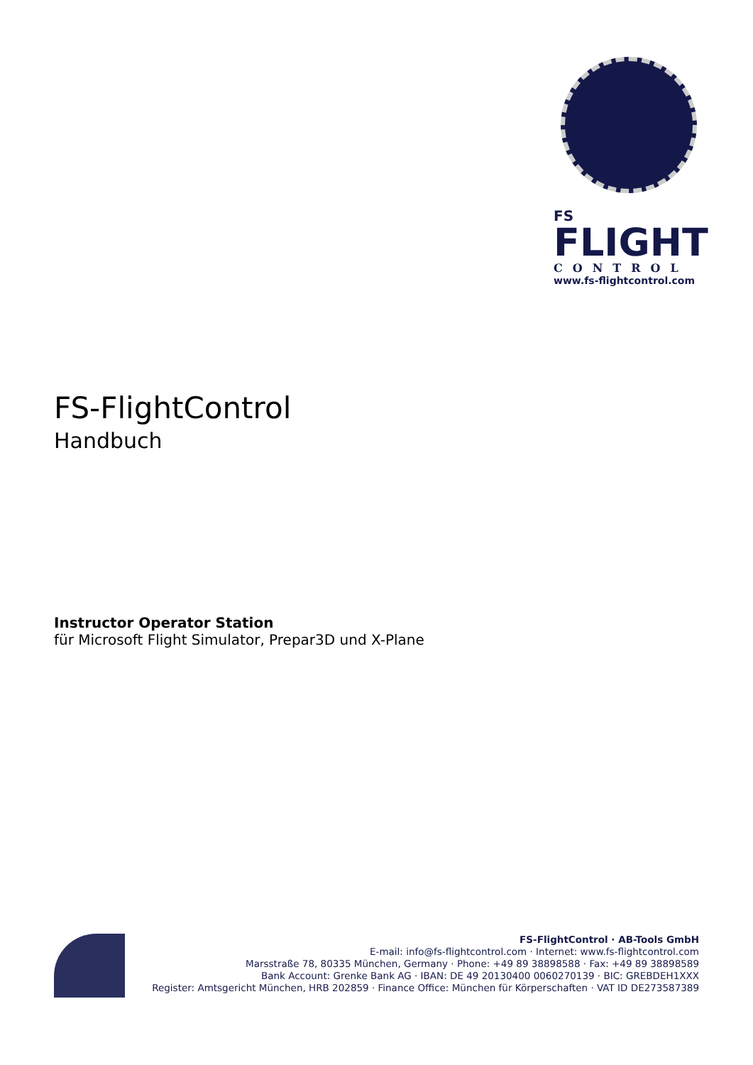FS
FLIGHT
CONTROL
www.fs-flightcontrol.com
FS-FlightControl
Handbuch
Instructor Operator Station
für Microsoft Flight Simulator, Prepar3D und X-Plane
FS-FlightControl · AB-Tools GmbH
E-mail: info@fs-flightcontrol.com · Internet: www.fs-flightcontrol.com
Marsstraße 78, 80335 München, Germany · Phone: +49 89 38898588 · Fax: +49 89 38898589
Bank Account: Grenke Bank AG · IBAN: DE 49 20130400 0060270139 · BIC: GREBDEH1XXX
Register: Amtsgericht München, HRB 202859 · Finance Office: München für Körperschaften · VAT ID DE273587389